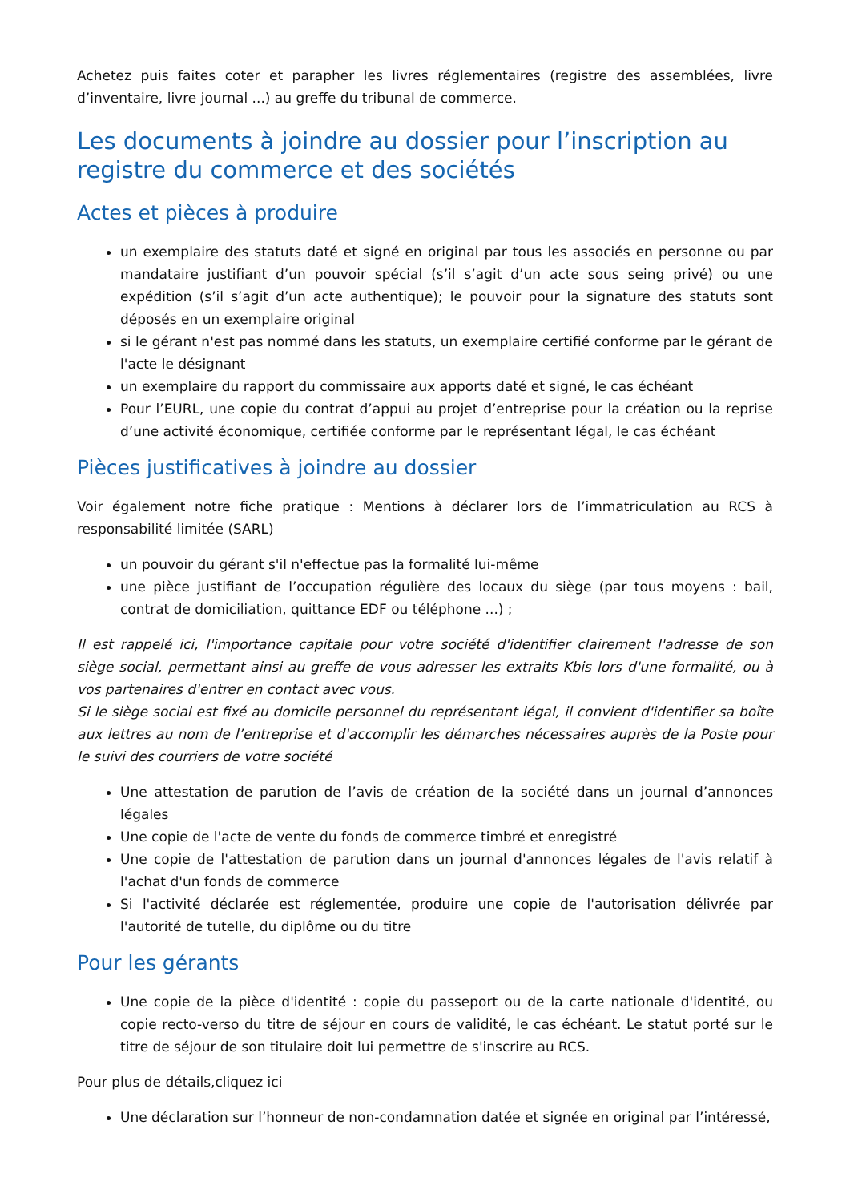Achetez puis faites coter et parapher les livres réglementaires (registre des assemblées, livre d’inventaire, livre journal ...) au greffe du tribunal de commerce.
Les documents à joindre au dossier pour l’inscription au registre du commerce et des sociétés
Actes et pièces à produire
un exemplaire des statuts daté et signé en original par tous les associés en personne ou par mandataire justifiant d’un pouvoir spécial (s’il s’agit d’un acte sous seing privé) ou une expédition (s’il s’agit d’un acte authentique); le pouvoir pour la signature des statuts sont déposés en un exemplaire original
si le gérant n'est pas nommé dans les statuts, un exemplaire certifié conforme par le gérant de l'acte le désignant
un exemplaire du rapport du commissaire aux apports daté et signé, le cas échéant
Pour l’EURL, une copie du contrat d’appui au projet d’entreprise pour la création ou la reprise d’une activité économique, certifiée conforme par le représentant légal, le cas échéant
Pièces justificatives à joindre au dossier
Voir également notre fiche pratique : Mentions à déclarer lors de l’immatriculation au RCS à responsabilité limitée (SARL)
un pouvoir du gérant s'il n'effectue pas la formalité lui-même
une pièce justifiant de l’occupation régulière des locaux du siège (par tous moyens : bail, contrat de domiciliation, quittance EDF ou téléphone ...) ;
Il est rappelé ici, l'importance capitale pour votre société d'identifier clairement l'adresse de son siège social, permettant ainsi au greffe de vous adresser les extraits Kbis lors d'une formalité, ou à vos partenaires d'entrer en contact avec vous.
Si le siège social est fixé au domicile personnel du représentant légal, il convient d'identifier sa boîte aux lettres au nom de l’entreprise et d'accomplir les démarches nécessaires auprès de la Poste pour le suivi des courriers de votre société
Une attestation de parution de l’avis de création de la société dans un journal d’annonces légales
Une copie de l'acte de vente du fonds de commerce timbré et enregistré
Une copie de l'attestation de parution dans un journal d'annonces légales de l'avis relatif à l'achat d'un fonds de commerce
Si l'activité déclarée est réglementée, produire une copie de l'autorisation délivrée par l'autorité de tutelle, du diplôme ou du titre
Pour les gérants
Une copie de la pièce d'identité : copie du passeport ou de la carte nationale d'identité, ou copie recto-verso du titre de séjour en cours de validité, le cas échéant. Le statut porté sur le titre de séjour de son titulaire doit lui permettre de s'inscrire au RCS.
Pour plus de détails,cliquez ici
Une déclaration sur l’honneur de non-condamnation datée et signée en original par l’intéressé,